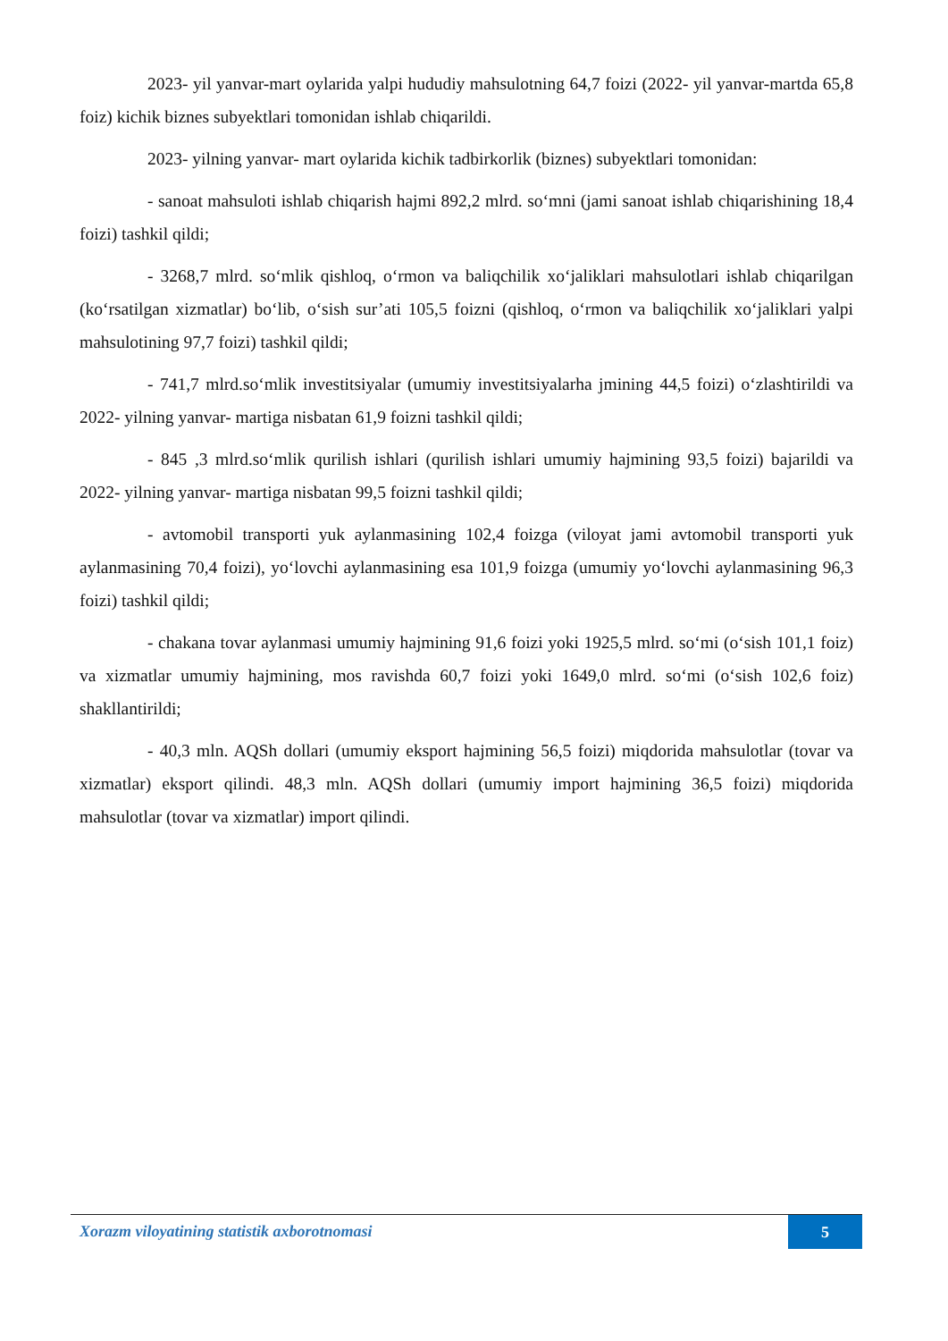2023- yil yanvar-mart oylarida yalpi hududiy mahsulotning 64,7 foizi (2022- yil yanvar-martda 65,8 foiz) kichik biznes subyektlari tomonidan ishlab chiqarildi.
2023- yilning yanvar- mart oylarida kichik tadbirkorlik (biznes) subyektlari tomonidan:
- sanoat mahsuloti ishlab chiqarish hajmi 892,2 mlrd. so‘mni (jami sanoat ishlab chiqarishining 18,4 foizi) tashkil qildi;
- 3268,7 mlrd. so‘mlik qishloq, o‘rmon va baliqchilik xo‘jaliklari mahsulotlari ishlab chiqarilgan (ko‘rsatilgan xizmatlar) bo‘lib, o‘sish sur’ati 105,5 foizni (qishloq, o‘rmon va baliqchilik xo‘jaliklari yalpi mahsulotining 97,7 foizi) tashkil qildi;
- 741,7 mlrd.so‘mlik investitsiyalar (umumiy investitsiyalarha jmining 44,5 foizi) o‘zlashtirildi va 2022- yilning yanvar- martiga nisbatan 61,9 foizni tashkil qildi;
- 845 ,3 mlrd.so‘mlik qurilish ishlari (qurilish ishlari umumiy hajmining 93,5 foizi) bajarildi va 2022- yilning yanvar- martiga nisbatan 99,5 foizni tashkil qildi;
- avtomobil transporti yuk aylanmasining 102,4 foizga (viloyat jami avtomobil transporti yuk aylanmasining 70,4 foizi), yo‘lovchi aylanmasining esa 101,9 foizga (umumiy yo‘lovchi aylanmasining 96,3 foizi) tashkil qildi;
- chakana tovar aylanmasi umumiy hajmining 91,6 foizi yoki 1925,5 mlrd. so‘mi (o‘sish 101,1 foiz) va xizmatlar umumiy hajmining, mos ravishda 60,7 foizi yoki 1649,0 mlrd. so‘mi (o‘sish 102,6 foiz) shakllantirildi;
- 40,3 mln. AQSh dollari (umumiy eksport hajmining 56,5 foizi) miqdorida mahsulotlar (tovar va xizmatlar) eksport qilindi. 48,3 mln. AQSh dollari (umumiy import hajmining 36,5 foizi) miqdorida mahsulotlar (tovar va xizmatlar) import qilindi.
Xorazm viloyatining statistik axborotnomasi
5